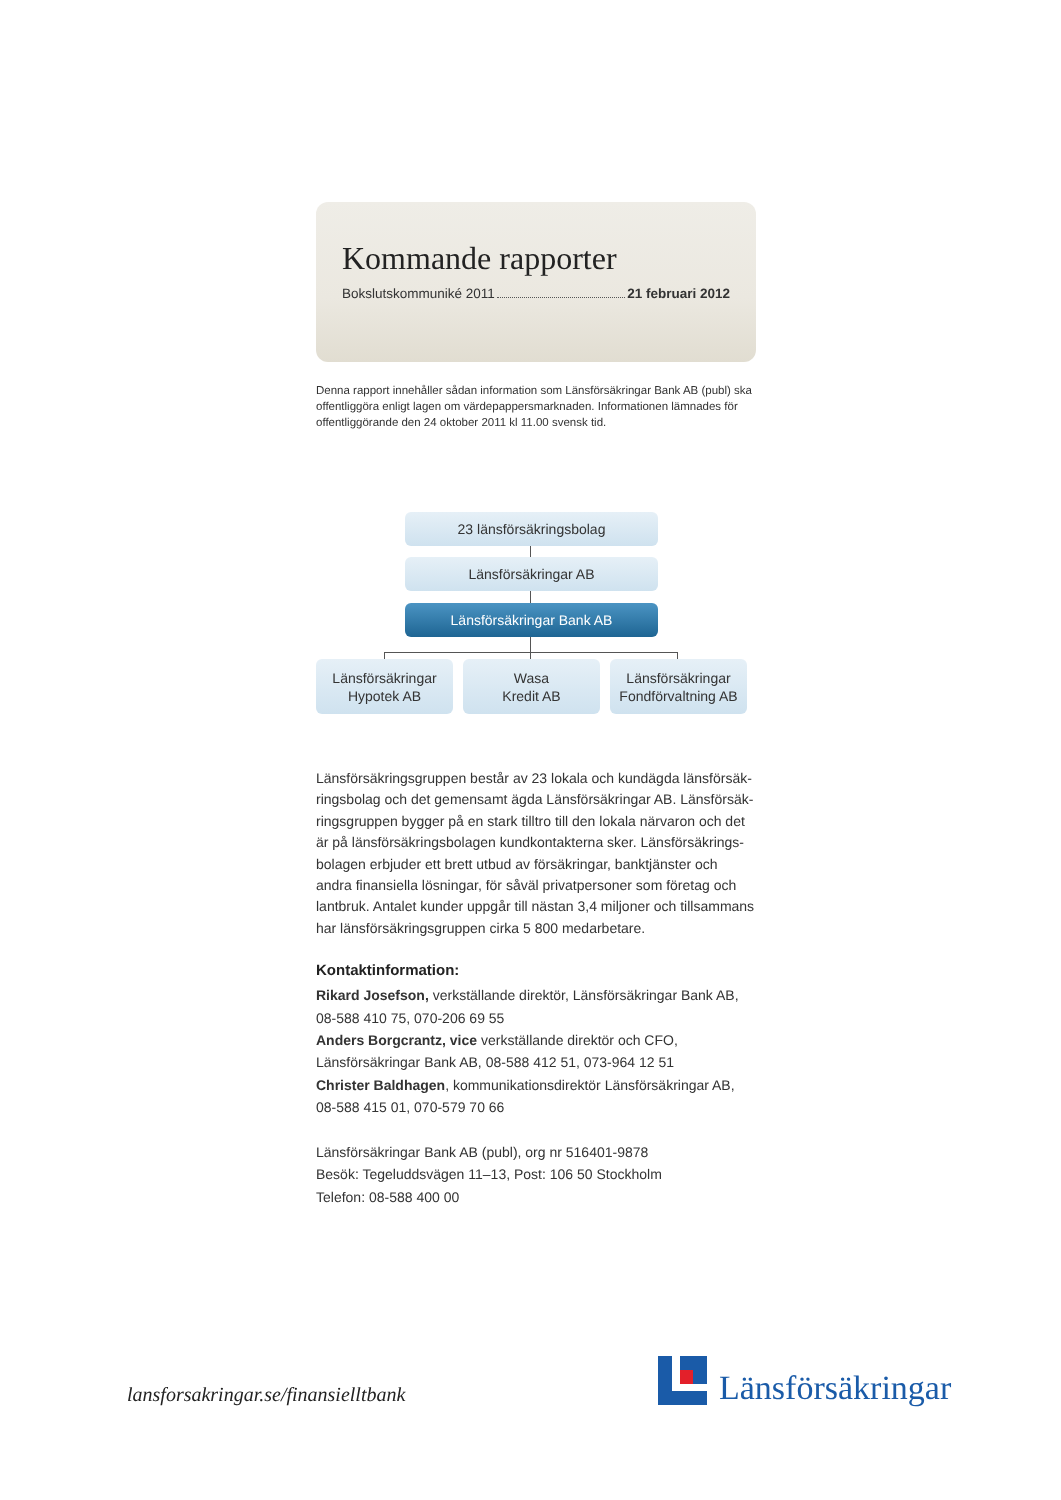Kommande rapporter
Bokslutskommuniké 2011 21 februari 2012
Denna rapport innehåller sådan information som Länsförsäkringar Bank AB (publ) ska offentliggöra enligt lagen om värdepappersmarknaden. Informationen lämnades för offentliggörande den 24 oktober 2011 kl 11.00 svensk tid.
23 länsförsäkringsbolag
Länsförsäkringar AB
Länsförsäkringar Bank AB
Länsförsäkringar
Hypotek AB
Wasa
Kredit AB
Länsförsäkringar
Fondförvaltning AB
Länsförsäkringsgruppen består av 23 lokala och kundägda länsförsäk­ringsbolag och det gemensamt ägda Länsförsäkringar AB. Länsförsäk­ringsgruppen bygger på en stark tilltro till den lokala närvaron och det är på länsförsäkringsbolagen kundkontakterna sker. Länsförsäkrings­bolagen erbjuder ett brett utbud av försäkringar, banktjänster och andra finansiella lösningar, för såväl privatpersoner som företag och lantbruk. Antalet kunder uppgår till nästan 3,4 miljoner och tillsammans har länsförsäkringsgruppen cirka 5 800 medarbetare.
Kontaktinformation:
Rikard Josefson, verkställande direktör, Länsförsäkringar Bank AB,
08-588 410 75, 070-206 69 55
Anders Borgcrantz, vice verkställande direktör och CFO,
Länsförsäkringar Bank AB, 08-588 412 51, 073-964 12 51
Christer Baldhagen, kommunikationsdirektör Länsförsäkringar AB,
08-588 415 01, 070-579 70 66
Länsförsäkringar Bank AB (publ), org nr 516401-9878
Besök: Tegeluddsvägen 11–13, Post: 106 50 Stockholm
Telefon: 08-588 400 00
lansforsakringar.se/finansielltbank
Länsförsäkringar